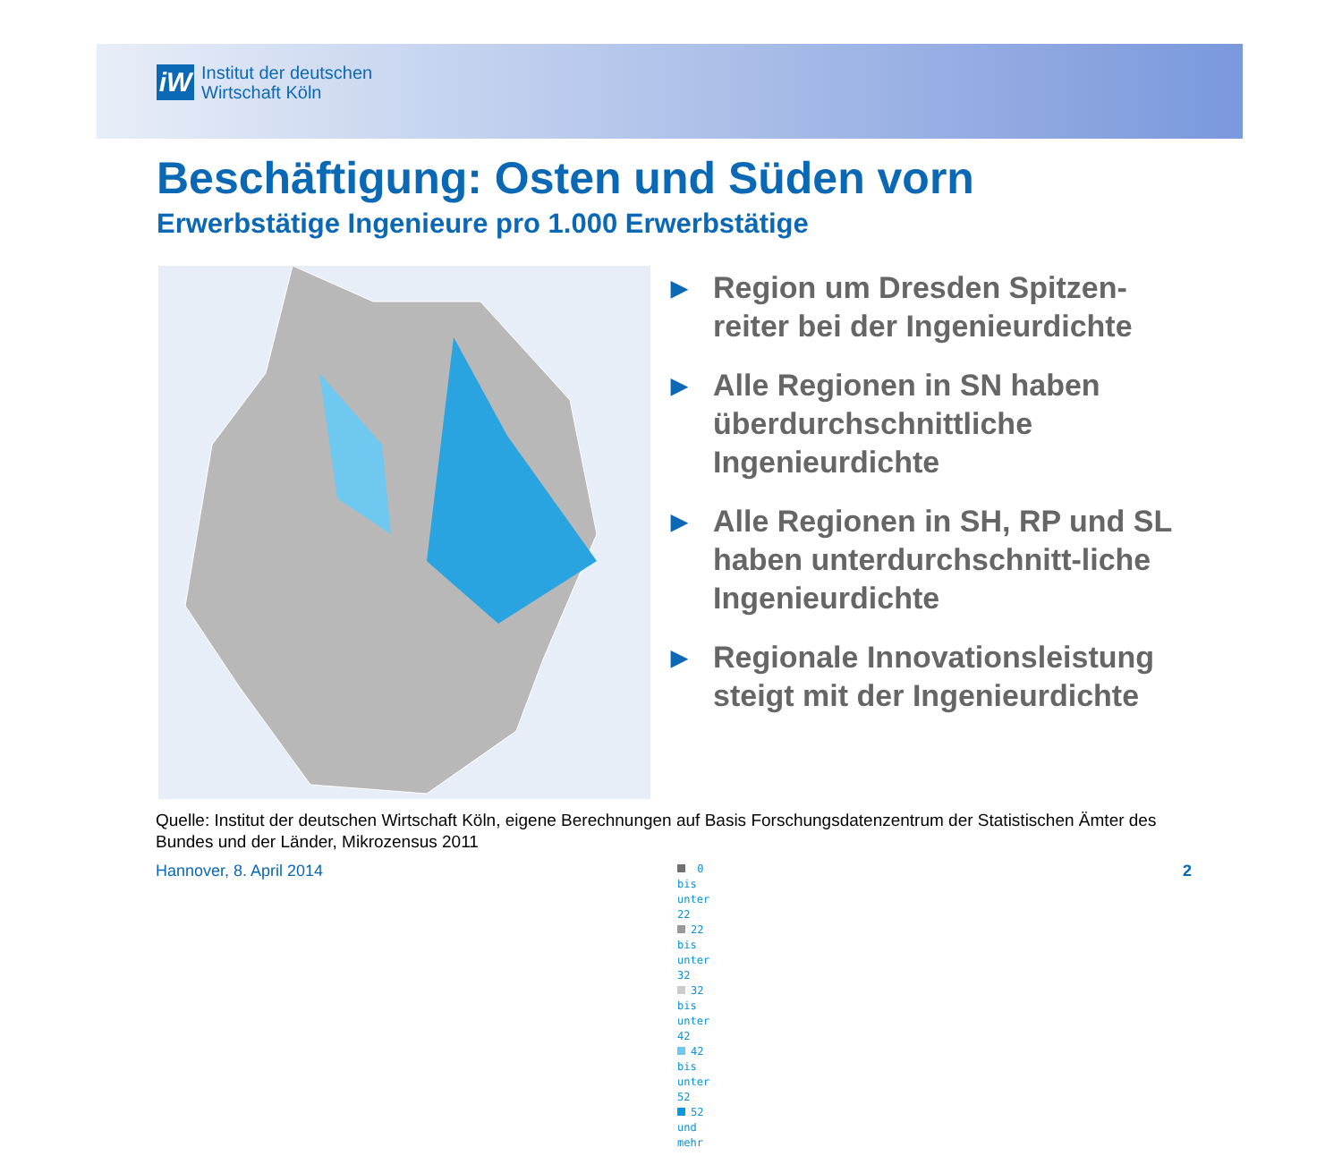iW
Institut der deutschen
Wirtschaft Köln
Beschäftigung: Osten und Süden vorn
Erwerbstätige Ingenieure pro 1.000 Erwerbstätige
0 bis unter 22
22 bis unter 32
32 bis unter 42
42 bis unter 52
52 und mehr
▶ Region um Dresden Spitzen-reiter bei der Ingenieurdichte
▶ Alle Regionen in SN haben überdurchschnittliche Ingenieurdichte
▶ Alle Regionen in SH, RP und SL haben unterdurchschnitt-liche Ingenieurdichte
▶ Regionale Innovationsleistung steigt mit der Ingenieurdichte
Quelle: Institut der deutschen Wirtschaft Köln, eigene Berechnungen auf Basis Forschungsdatenzentrum der Statistischen Ämter des Bundes und der Länder, Mikrozensus 2011
Hannover, 8. April 2014 2